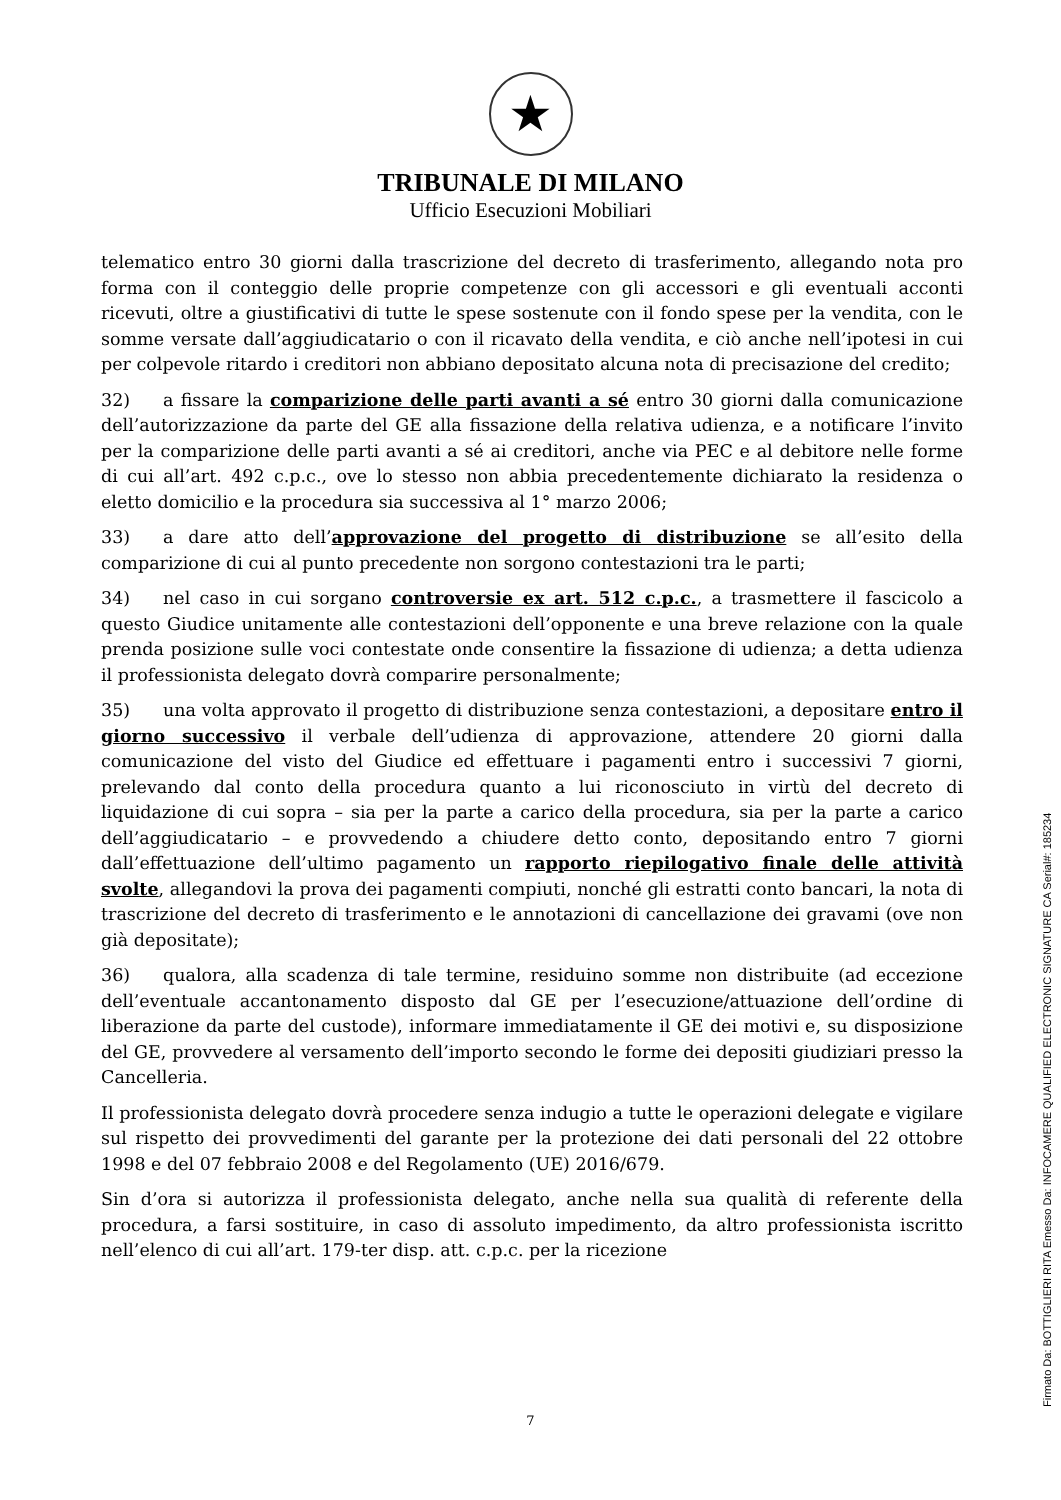★
TRIBUNALE DI MILANO
Ufficio Esecuzioni Mobiliari
telematico entro 30 giorni dalla trascrizione del decreto di trasferimento, allegando nota pro forma con il conteggio delle proprie competenze con gli accessori e gli eventuali acconti ricevuti, oltre a giustificativi di tutte le spese sostenute con il fondo spese per la vendita, con le somme versate dall’aggiudicatario o con il ricavato della vendita, e ciò anche nell’ipotesi in cui per colpevole ritardo i creditori non abbiano depositato alcuna nota di precisazione del credito;
32) a fissare la comparizione delle parti avanti a sé entro 30 giorni dalla comunicazione dell’autorizzazione da parte del GE alla fissazione della relativa udienza, e a notificare l’invito per la comparizione delle parti avanti a sé ai creditori, anche via PEC e al debitore nelle forme di cui all’art. 492 c.p.c., ove lo stesso non abbia precedentemente dichiarato la residenza o eletto domicilio e la procedura sia successiva al 1° marzo 2006;
33) a dare atto dell’approvazione del progetto di distribuzione se all’esito della comparizione di cui al punto precedente non sorgono contestazioni tra le parti;
34) nel caso in cui sorgano controversie ex art. 512 c.p.c., a trasmettere il fascicolo a questo Giudice unitamente alle contestazioni dell’opponente e una breve relazione con la quale prenda posizione sulle voci contestate onde consentire la fissazione di udienza; a detta udienza il professionista delegato dovrà comparire personalmente;
35) una volta approvato il progetto di distribuzione senza contestazioni, a depositare entro il giorno successivo il verbale dell’udienza di approvazione, attendere 20 giorni dalla comunicazione del visto del Giudice ed effettuare i pagamenti entro i successivi 7 giorni, prelevando dal conto della procedura quanto a lui riconosciuto in virtù del decreto di liquidazione di cui sopra – sia per la parte a carico della procedura, sia per la parte a carico dell’aggiudicatario – e provvedendo a chiudere detto conto, depositando entro 7 giorni dall’effettuazione dell’ultimo pagamento un rapporto riepilogativo finale delle attività svolte, allegandovi la prova dei pagamenti compiuti, nonché gli estratti conto bancari, la nota di trascrizione del decreto di trasferimento e le annotazioni di cancellazione dei gravami (ove non già depositate);
36) qualora, alla scadenza di tale termine, residuino somme non distribuite (ad eccezione dell’eventuale accantonamento disposto dal GE per l’esecuzione/attuazione dell’ordine di liberazione da parte del custode), informare immediatamente il GE dei motivi e, su disposizione del GE, provvedere al versamento dell’importo secondo le forme dei depositi giudiziari presso la Cancelleria.
Il professionista delegato dovrà procedere senza indugio a tutte le operazioni delegate e vigilare sul rispetto dei provvedimenti del garante per la protezione dei dati personali del 22 ottobre 1998 e del 07 febbraio 2008 e del Regolamento (UE) 2016/679.
Sin d’ora si autorizza il professionista delegato, anche nella sua qualità di referente della procedura, a farsi sostituire, in caso di assoluto impedimento, da altro professionista iscritto nell’elenco di cui all’art. 179-ter disp. att. c.p.c. per la ricezione
7
Firmato Da: BOTTIGLIERI RITA Emesso Da: INFOCAMERE QUALIFIED ELECTRONIC SIGNATURE CA Serial#: 185234